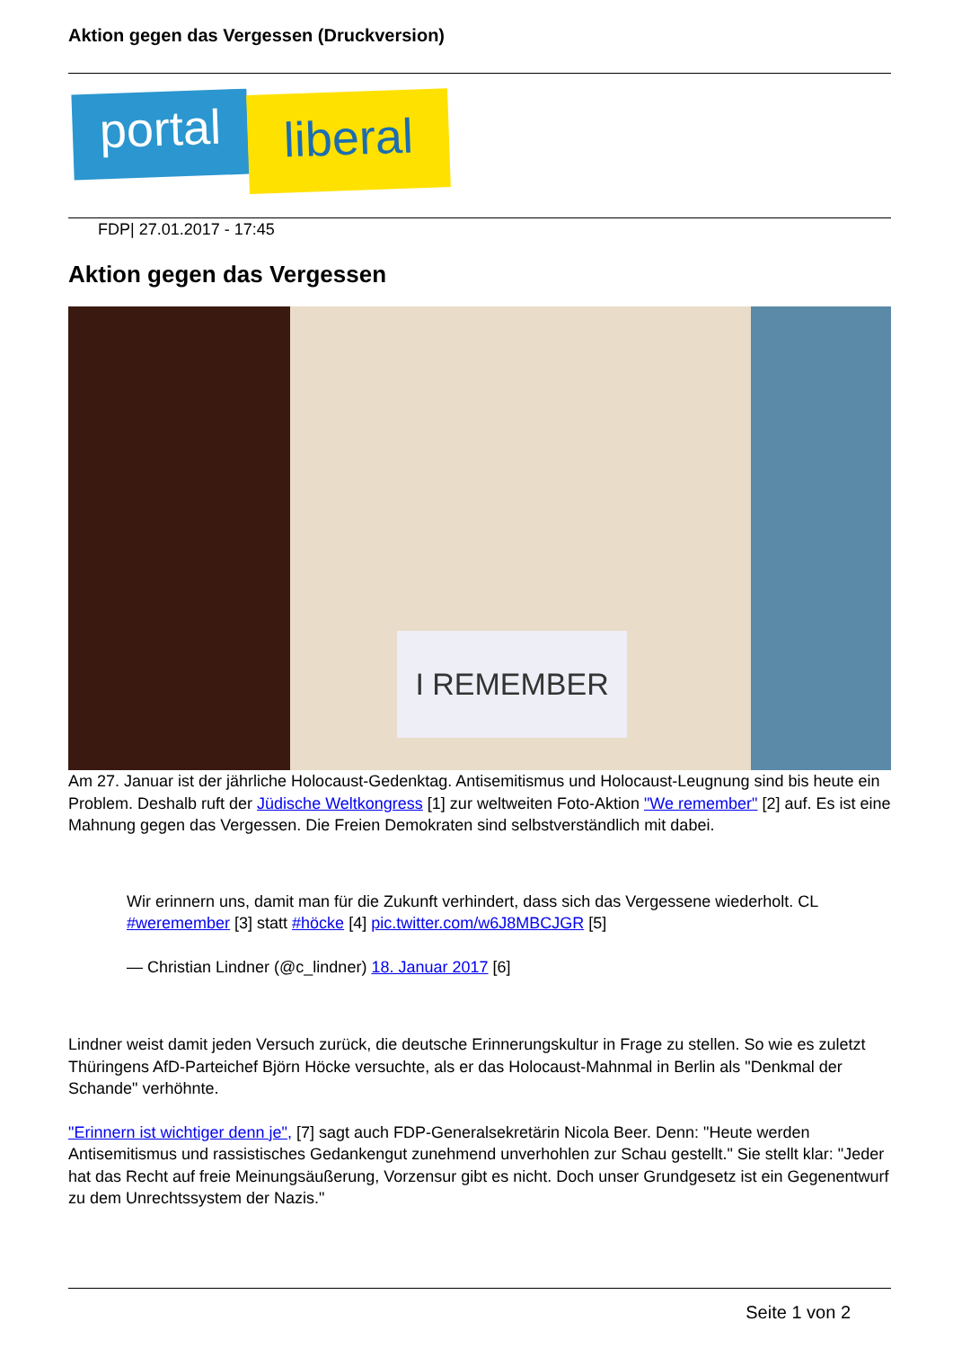Aktion gegen das Vergessen (Druckversion)
portal
liberal
FDP| 27.01.2017 - 17:45
Aktion gegen das Vergessen
I REMEMBER
Am 27. Januar ist der jährliche Holocaust-Gedenktag. Antisemitismus und Holocaust-Leugnung sind bis heute ein Problem. Deshalb ruft der Jüdische Weltkongress [1] zur weltweiten Foto-Aktion "We remember" [2] auf. Es ist eine Mahnung gegen das Vergessen. Die Freien Demokraten sind selbstverständlich mit dabei.
Wir erinnern uns, damit man für die Zukunft verhindert, dass sich das Vergessene wiederholt. CL #weremember [3] statt #höcke [4] pic.twitter.com/w6J8MBCJGR [5]
— Christian Lindner (@c_lindner) 18. Januar 2017 [6]
Lindner weist damit jeden Versuch zurück, die deutsche Erinnerungskultur in Frage zu stellen. So wie es zuletzt Thüringens AfD-Parteichef Björn Höcke versuchte, als er das Holocaust-Mahnmal in Berlin als "Denkmal der Schande" verhöhnte.
"Erinnern ist wichtiger denn je", [7] sagt auch FDP-Generalsekretärin Nicola Beer. Denn: "Heute werden Antisemitismus und rassistisches Gedankengut zunehmend unverhohlen zur Schau gestellt." Sie stellt klar: "Jeder hat das Recht auf freie Meinungsäußerung, Vorzensur gibt es nicht. Doch unser Grundgesetz ist ein Gegenentwurf zu dem Unrechtssystem der Nazis."
Seite 1 von 2